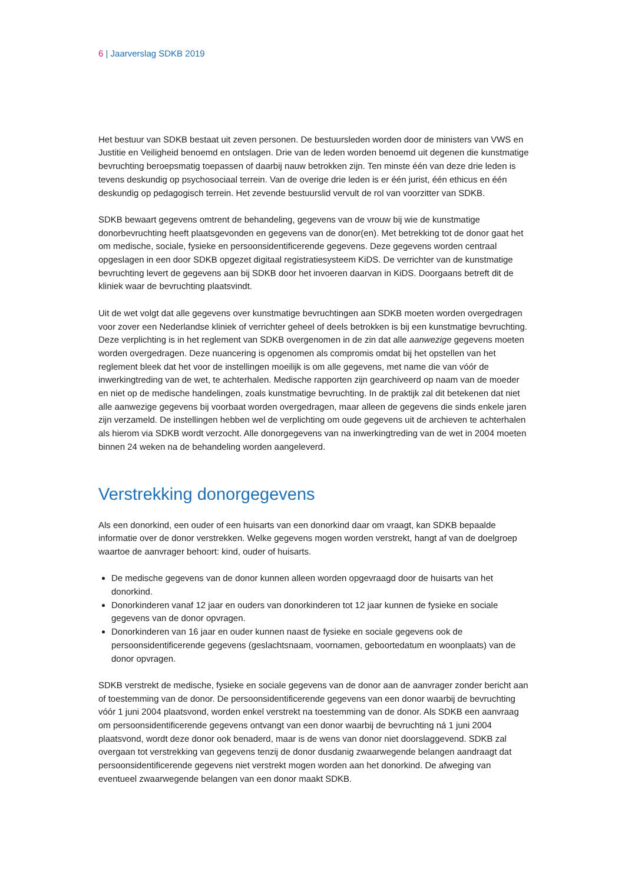6 | Jaarverslag SDKB 2019
Het bestuur van SDKB bestaat uit zeven personen. De bestuursleden worden door de ministers van VWS en Justitie en Veiligheid benoemd en ontslagen. Drie van de leden worden benoemd uit degenen die kunstmatige bevruchting beroepsmatig toepassen of daarbij nauw betrokken zijn. Ten minste één van deze drie leden is tevens deskundig op psychosociaal terrein. Van de overige drie leden is er één jurist, één ethicus en één deskundig op pedagogisch terrein. Het zevende bestuurslid vervult de rol van voorzitter van SDKB.
SDKB bewaart gegevens omtrent de behandeling, gegevens van de vrouw bij wie de kunstmatige donorbevruchting heeft plaatsgevonden en gegevens van de donor(en). Met betrekking tot de donor gaat het om medische, sociale, fysieke en persoonsidentificerende gegevens. Deze gegevens worden centraal opgeslagen in een door SDKB opgezet digitaal registratiesysteem KiDS. De verrichter van de kunstmatige bevruchting levert de gegevens aan bij SDKB door het invoeren daarvan in KiDS. Doorgaans betreft dit de kliniek waar de bevruchting plaatsvindt.
Uit de wet volgt dat alle gegevens over kunstmatige bevruchtingen aan SDKB moeten worden overgedragen voor zover een Nederlandse kliniek of verrichter geheel of deels betrokken is bij een kunstmatige bevruchting. Deze verplichting is in het reglement van SDKB overgenomen in de zin dat alle aanwezige gegevens moeten worden overgedragen. Deze nuancering is opgenomen als compromis omdat bij het opstellen van het reglement bleek dat het voor de instellingen moeilijk is om alle gegevens, met name die van vóór de inwerkingtreding van de wet, te achterhalen. Medische rapporten zijn gearchiveerd op naam van de moeder en niet op de medische handelingen, zoals kunstmatige bevruchting. In de praktijk zal dit betekenen dat niet alle aanwezige gegevens bij voorbaat worden overgedragen, maar alleen de gegevens die sinds enkele jaren zijn verzameld. De instellingen hebben wel de verplichting om oude gegevens uit de archieven te achterhalen als hierom via SDKB wordt verzocht. Alle donorgegevens van na inwerkingtreding van de wet in 2004 moeten binnen 24 weken na de behandeling worden aangeleverd.
Verstrekking donorgegevens
Als een donorkind, een ouder of een huisarts van een donorkind daar om vraagt, kan SDKB bepaalde informatie over de donor verstrekken. Welke gegevens mogen worden verstrekt, hangt af van de doelgroep waartoe de aanvrager behoort: kind, ouder of huisarts.
De medische gegevens van de donor kunnen alleen worden opgevraagd door de huisarts van het donorkind.
Donorkinderen vanaf 12 jaar en ouders van donorkinderen tot 12 jaar kunnen de fysieke en sociale gegevens van de donor opvragen.
Donorkinderen van 16 jaar en ouder kunnen naast de fysieke en sociale gegevens ook de persoonsidentificerende gegevens (geslachtsnaam, voornamen, geboortedatum en woonplaats) van de donor opvragen.
SDKB verstrekt de medische, fysieke en sociale gegevens van de donor aan de aanvrager zonder bericht aan of toestemming van de donor. De persoonsidentificerende gegevens van een donor waarbij de bevruchting vóór 1 juni 2004 plaatsvond, worden enkel verstrekt na toestemming van de donor. Als SDKB een aanvraag om persoonsidentificerende gegevens ontvangt van een donor waarbij de bevruchting ná 1 juni 2004 plaatsvond, wordt deze donor ook benaderd, maar is de wens van donor niet doorslaggevend. SDKB zal overgaan tot verstrekking van gegevens tenzij de donor dusdanig zwaarwegende belangen aandraagt dat persoonsidentificerende gegevens niet verstrekt mogen worden aan het donorkind. De afweging van eventueel zwaarwegende belangen van een donor maakt SDKB.